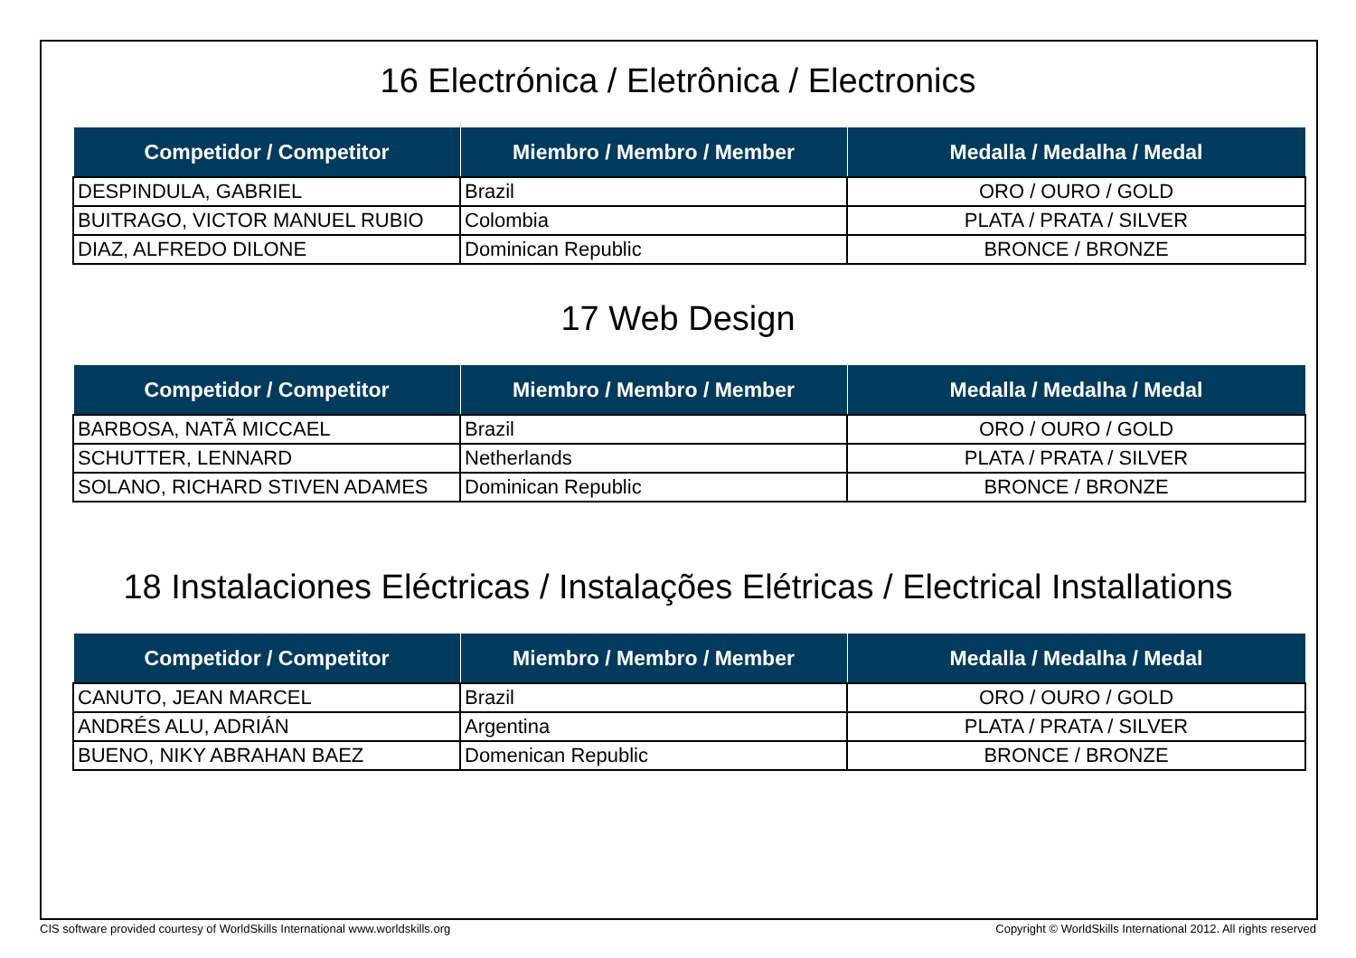16 Electrónica / Eletrônica / Electronics
| Competidor / Competitor | Miembro / Membro / Member | Medalla / Medalha / Medal |
| --- | --- | --- |
| DESPINDULA, GABRIEL | Brazil | ORO / OURO / GOLD |
| BUITRAGO, VICTOR MANUEL RUBIO | Colombia | PLATA / PRATA / SILVER |
| DIAZ, ALFREDO DILONE | Dominican Republic | BRONCE / BRONZE |
17 Web Design
| Competidor / Competitor | Miembro / Membro / Member | Medalla / Medalha / Medal |
| --- | --- | --- |
| BARBOSA, NATÃ MICCAEL | Brazil | ORO / OURO / GOLD |
| SCHUTTER, LENNARD | Netherlands | PLATA / PRATA / SILVER |
| SOLANO, RICHARD STIVEN ADAMES | Dominican Republic | BRONCE / BRONZE |
18 Instalaciones Eléctricas / Instalações Elétricas / Electrical Installations
| Competidor / Competitor | Miembro / Membro / Member | Medalla / Medalha / Medal |
| --- | --- | --- |
| CANUTO, JEAN MARCEL | Brazil | ORO / OURO / GOLD |
| ANDRÉS ALU, ADRIÁN | Argentina | PLATA / PRATA / SILVER |
| BUENO, NIKY ABRAHAN BAEZ | Domenican Republic | BRONCE / BRONZE |
CIS software provided courtesy of WorldSkills International www.worldskills.org Copyright © WorldSkills International 2012. All rights reserved